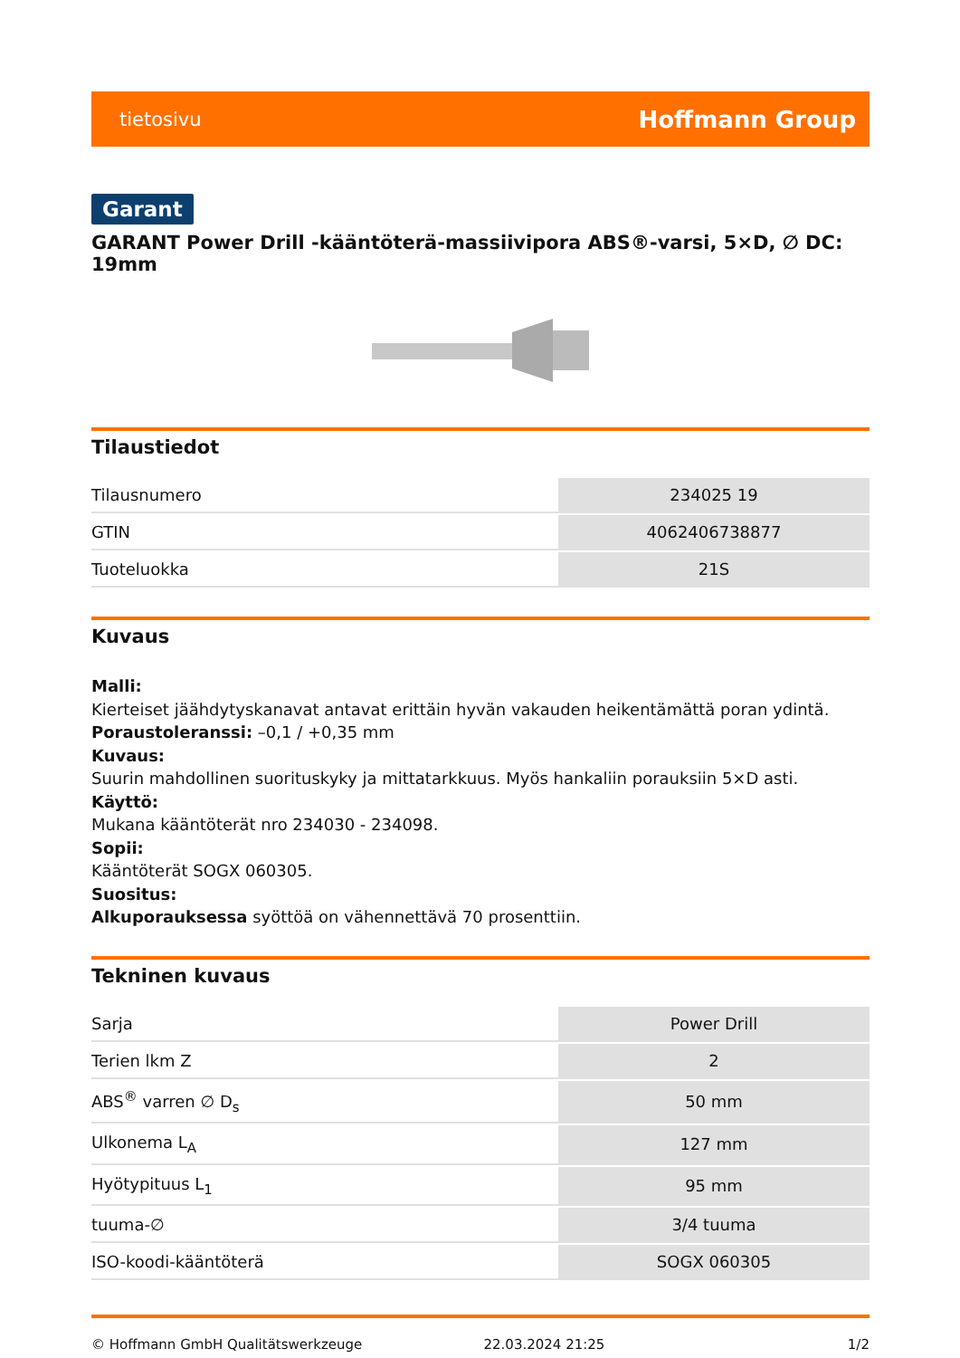tietosivu Hoffmann Group
Garant
GARANT Power Drill -kääntöterä-massiivipora ABS®-varsi, 5×D, ∅ DC: 19mm
Tilaustiedot
| Tilausnumero | 234025 19 |
| GTIN | 4062406738877 |
| Tuoteluokka | 21S |
Kuvaus
Malli:
Kierteiset jäähdytyskanavat antavat erittäin hyvän vakauden heikentämättä poran ydintä.
Poraustoleranssi: –0,1 / +0,35 mm
Kuvaus:
Suurin mahdollinen suorituskyky ja mittatarkkuus. Myös hankaliin porauksiin 5×D asti.
Käyttö:
Mukana kääntöterät nro 234030 - 234098.
Sopii:
Kääntöterät SOGX 060305.
Suositus:
Alkuporauksessa syöttöä on vähennettävä 70 prosenttiin.
Tekninen kuvaus
| Sarja | Power Drill |
| Terien lkm Z | 2 |
| ABS<sup>®</sup> varren ∅ D<sub>s</sub> | 50 mm |
| Ulkonema L<sub>A</sub> | 127 mm |
| Hyötypituus L<sub>1</sub> | 95 mm |
| tuuma-∅ | 3/4 tuuma |
| ISO-koodi-kääntöterä | SOGX 060305 |
© Hoffmann GmbH Qualitätswerkzeuge 22.03.2024 21:25 1/2